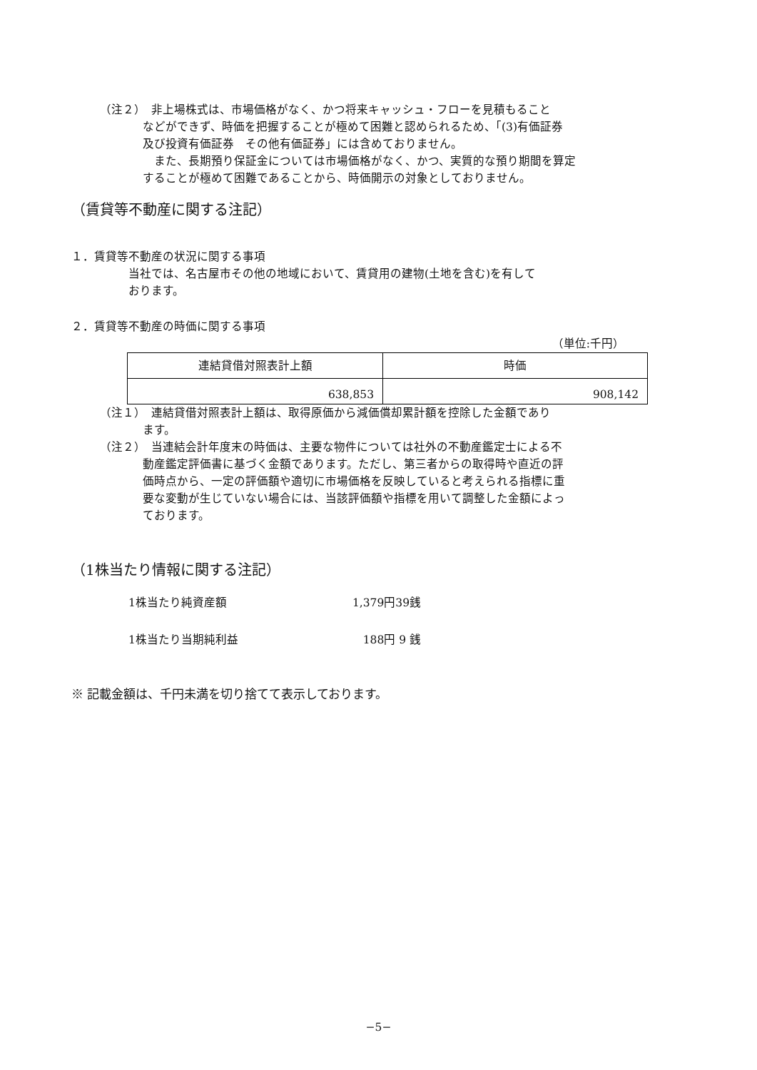（注２）　非上場株式は、市場価格がなく、かつ将来キャッシュ・フローを見積もること
などができず、時価を把握することが極めて困難と認められるため、「(3)有価証券
及び投資有価証券　その他有価証券」には含めておりません。
　また、長期預り保証金については市場価格がなく、かつ、実質的な預り期間を算定
することが極めて困難であることから、時価開示の対象としておりません。
（賃貸等不動産に関する注記）
１．賃貸等不動産の状況に関する事項
当社では、名古屋市その他の地域において、賃貸用の建物(土地を含む)を有して
おります。
２．賃貸等不動産の時価に関する事項
（単位:千円）
| 連結貸借対照表計上額 | 時価 |
| 638,853 | 908,142 |
（注１）　連結貸借対照表計上額は、取得原価から減価償却累計額を控除した金額であり
ます。
（注２）　当連結会計年度末の時価は、主要な物件については社外の不動産鑑定士による不
動産鑑定評価書に基づく金額であります。ただし、第三者からの取得時や直近の評
価時点から、一定の評価額や適切に市場価格を反映していると考えられる指標に重
要な変動が生じていない場合には、当該評価額や指標を用いて調整した金額によっ
ております。
（1株当たり情報に関する注記）
1株当たり純資産額 1,379円39銭
1株当たり当期純利益 188円 9 銭
※ 記載金額は、千円未満を切り捨てて表示しております。
−5−